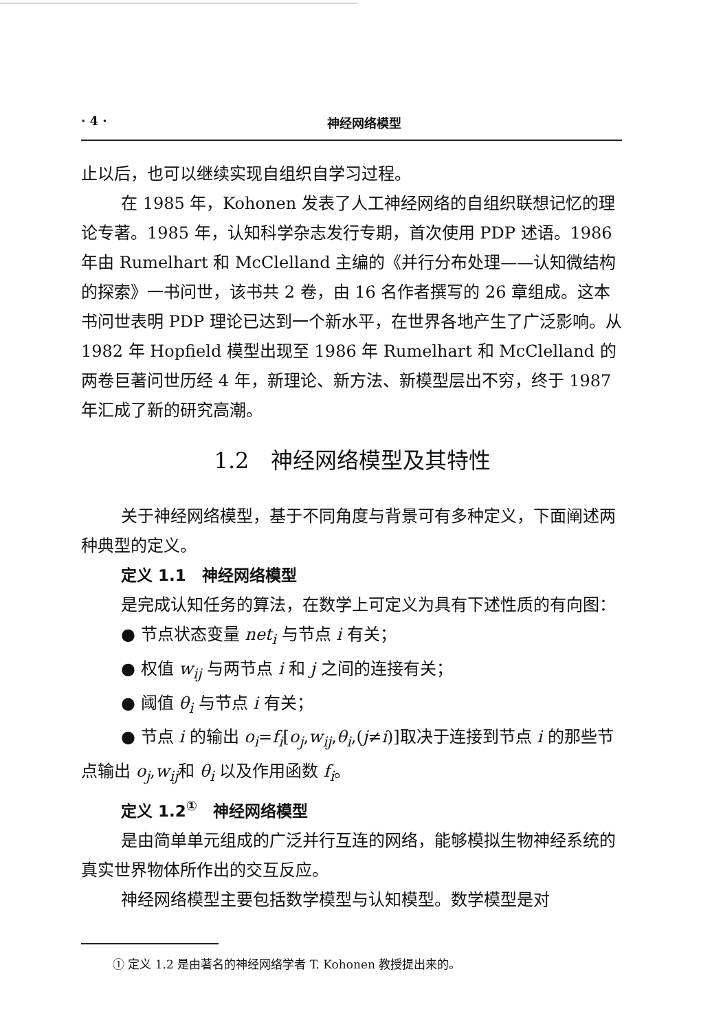· 4 · 神经网络模型
止以后，也可以继续实现自组织自学习过程。
在 1985 年，Kohonen 发表了人工神经网络的自组织联想记忆的理论专著。1985 年，认知科学杂志发行专期，首次使用 PDP 述语。1986 年由 Rumelhart 和 McClelland 主编的《并行分布处理——认知微结构的探索》一书问世，该书共 2 卷，由 16 名作者撰写的 26 章组成。这本书问世表明 PDP 理论已达到一个新水平，在世界各地产生了广泛影响。从 1982 年 Hopfield 模型出现至 1986 年 Rumelhart 和 McClelland 的两卷巨著问世历经 4 年，新理论、新方法、新模型层出不穷，终于 1987 年汇成了新的研究高潮。
1.2　神经网络模型及其特性
关于神经网络模型，基于不同角度与背景可有多种定义，下面阐述两种典型的定义。
定义 1.1　神经网络模型
是完成认知任务的算法，在数学上可定义为具有下述性质的有向图：
● 节点状态变量 net<sub>i</sub> 与节点 i 有关；
● 权值 w<sub>ij</sub> 与两节点 i 和 j 之间的连接有关；
● 阈值 θ<sub>i</sub> 与节点 i 有关；
● 节点 i 的输出 o<sub>i</sub>=f<sub>i</sub>[o<sub>j</sub>,w<sub>ij</sub>,θ<sub>i</sub>,(j≠i)]取决于连接到节点 i 的那些节点输出 o<sub>j</sub>,w<sub>ij</sub>和 θ<sub>i</sub> 以及作用函数 f<sub>i</sub>。
定义 1.2<sup>①</sup>　神经网络模型
是由简单单元组成的广泛并行互连的网络，能够模拟生物神经系统的真实世界物体所作出的交互反应。
神经网络模型主要包括数学模型与认知模型。数学模型是对
① 定义 1.2 是由著名的神经网络学者 T. Kohonen 教授提出来的。